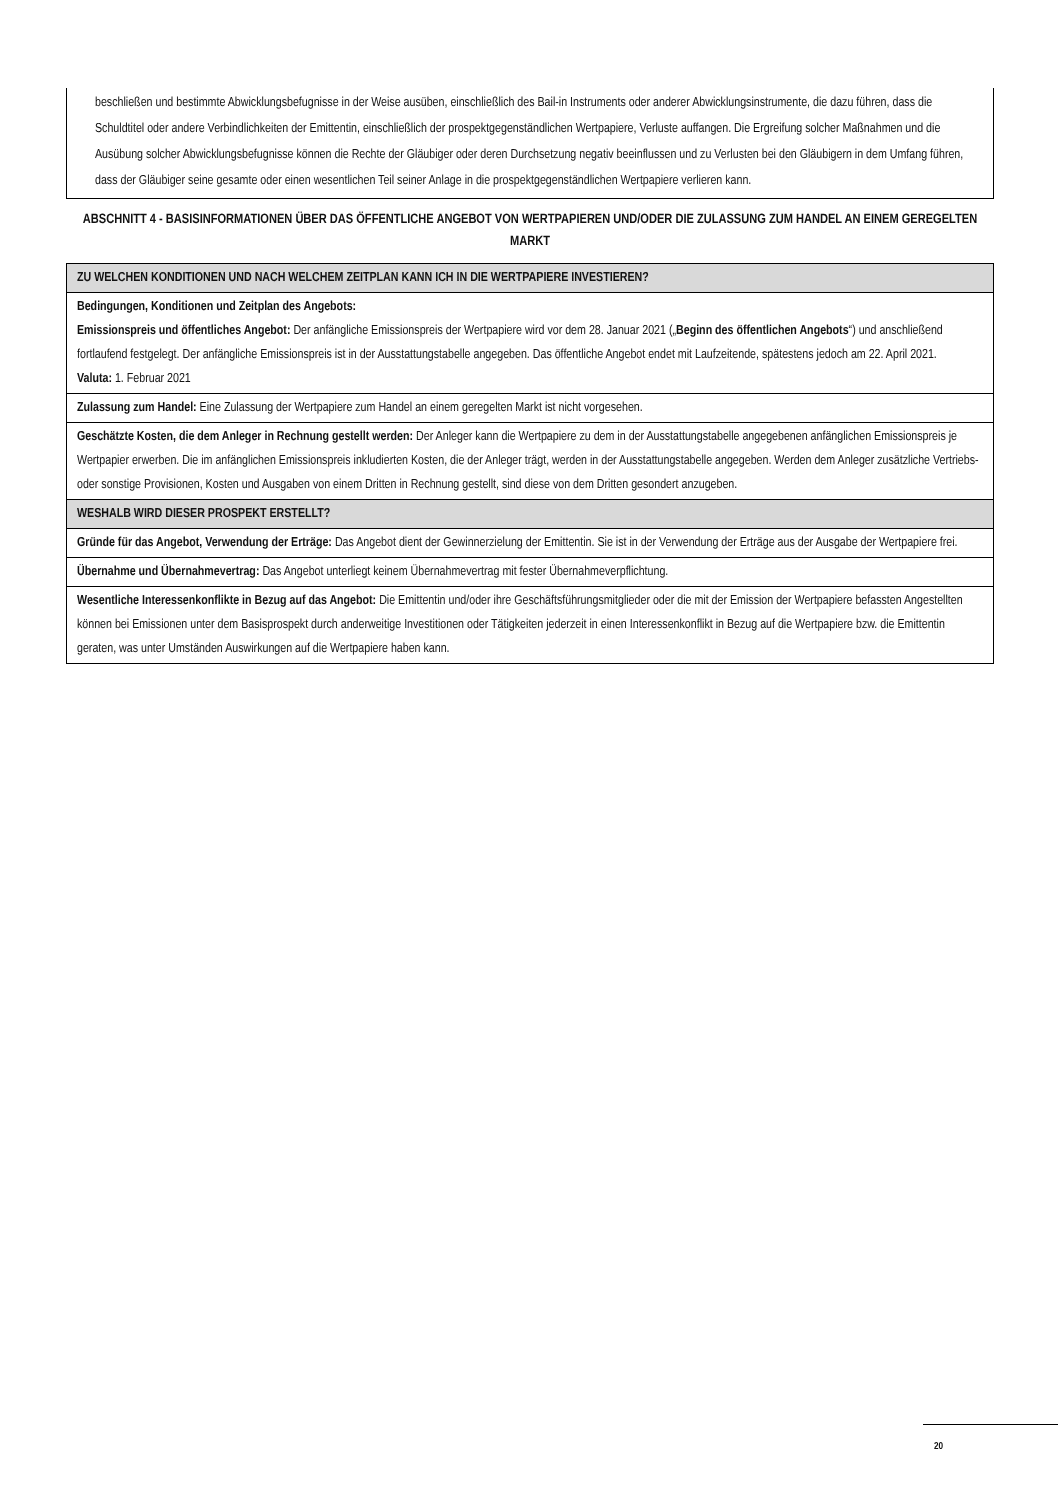beschließen und bestimmte Abwicklungsbefugnisse in der Weise ausüben, einschließlich des Bail-in Instruments oder anderer Abwicklungsinstrumente, die dazu führen, dass die Schuldtitel oder andere Verbindlichkeiten der Emittentin, einschließlich der prospektgegenständlichen Wertpapiere, Verluste auffangen. Die Ergreifung solcher Maßnahmen und die Ausübung solcher Abwicklungsbefugnisse können die Rechte der Gläubiger oder deren Durchsetzung negativ beeinflussen und zu Verlusten bei den Gläubigern in dem Umfang führen, dass der Gläubiger seine gesamte oder einen wesentlichen Teil seiner Anlage in die prospektgegenständlichen Wertpapiere verlieren kann.
ABSCHNITT 4 - BASISINFORMATIONEN ÜBER DAS ÖFFENTLICHE ANGEBOT VON WERTPAPIEREN UND/ODER DIE ZULASSUNG ZUM HANDEL AN EINEM GEREGELTEN MARKT
| ZU WELCHEN KONDITIONEN UND NACH WELCHEM ZEITPLAN KANN ICH IN DIE WERTPAPIERE INVESTIEREN? |
| Bedingungen, Konditionen und Zeitplan des Angebots: Emissionspreis und öffentliches Angebot: Der anfängliche Emissionspreis der Wertpapiere wird vor dem 28. Januar 2021 („ Beginn des öffentlichen Angebots “) und anschließend fortlaufend festgelegt. Der anfängliche Emissionspreis ist in der Ausstattungstabelle angegeben. Das öffentliche Angebot endet mit Laufzeitende, spätestens jedoch am 22. April 2021. Valuta: 1. Februar 2021 |
| Zulassung zum Handel: Eine Zulassung der Wertpapiere zum Handel an einem geregelten Markt ist nicht vorgesehen. |
| Geschätzte Kosten, die dem Anleger in Rechnung gestellt werden: Der Anleger kann die Wertpapiere zu dem in der Ausstattungstabelle angegebenen anfänglichen Emissionspreis je Wertpapier erwerben. Die im anfänglichen Emissionspreis inkludierten Kosten, die der Anleger trägt, werden in der Ausstattungstabelle angegeben. Werden dem Anleger zusätzliche Vertriebs- oder sonstige Provisionen, Kosten und Ausgaben von einem Dritten in Rechnung gestellt, sind diese von dem Dritten gesondert anzugeben. |
| WESHALB WIRD DIESER PROSPEKT ERSTELLT? |
| Gründe für das Angebot, Verwendung der Erträge: Das Angebot dient der Gewinnerzielung der Emittentin. Sie ist in der Verwendung der Erträge aus der Ausgabe der Wertpapiere frei. |
| Übernahme und Übernahmevertrag: Das Angebot unterliegt keinem Übernahmevertrag mit fester Übernahmeverpflichtung. |
| Wesentliche Interessenkonflikte in Bezug auf das Angebot: Die Emittentin und/oder ihre Geschäftsführungsmitglieder oder die mit der Emission der Wertpapiere befassten Angestellten können bei Emissionen unter dem Basisprospekt durch anderweitige Investitionen oder Tätigkeiten jederzeit in einen Interessenkonflikt in Bezug auf die Wertpapiere bzw. die Emittentin geraten, was unter Umständen Auswirkungen auf die Wertpapiere haben kann. |
20